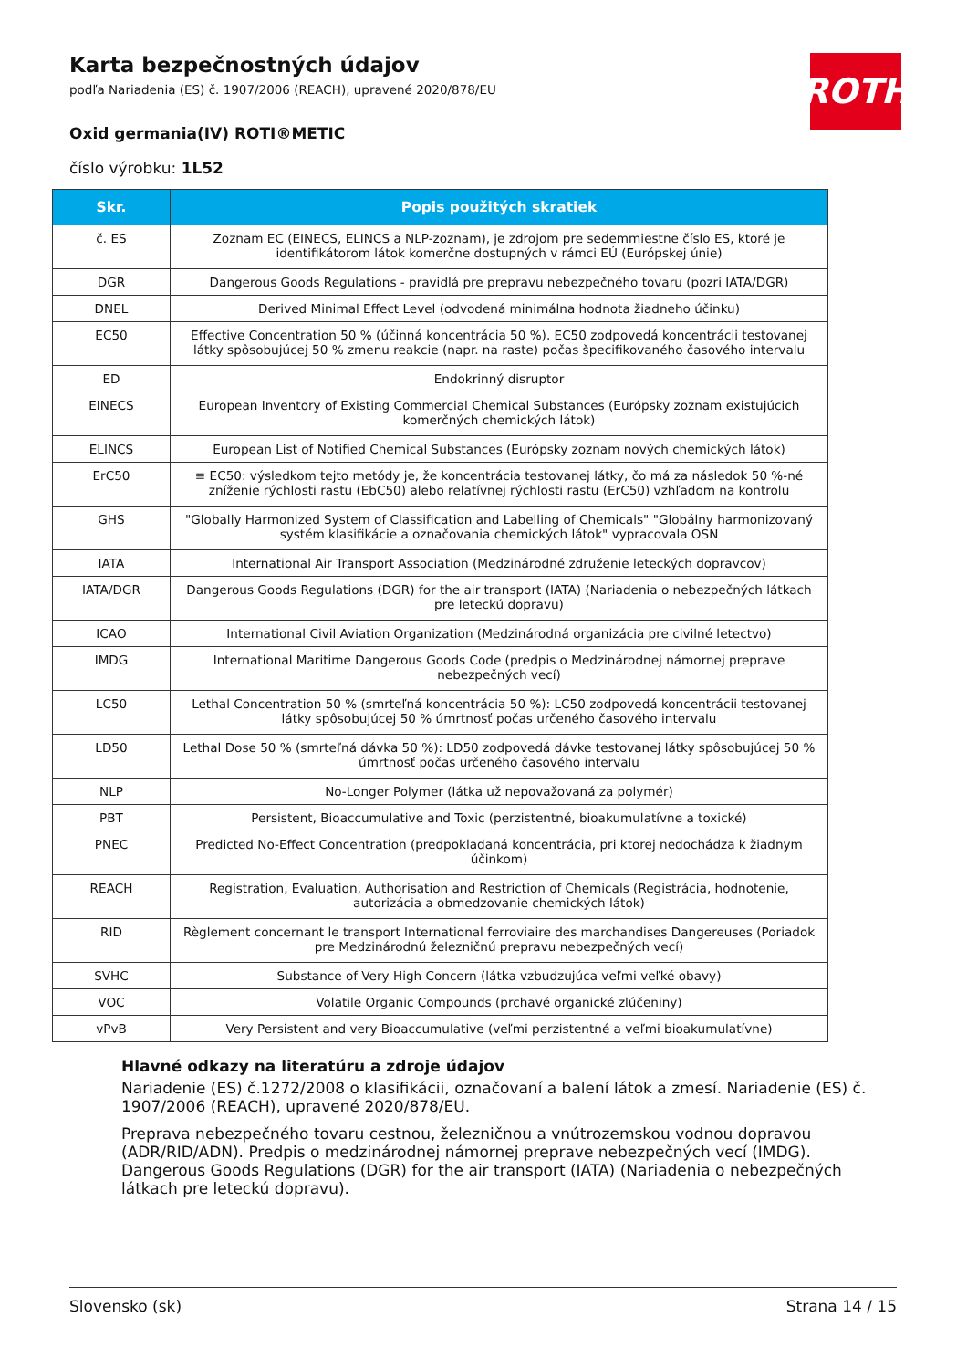ROTH
Karta bezpečnostných údajov
podľa Nariadenia (ES) č. 1907/2006 (REACH), upravené 2020/878/EU
Oxid germania(IV) ROTI®METIC
číslo výrobku: 1L52
| Skr. | Popis použitých skratiek |
| --- | --- |
| č. ES | Zoznam EC (EINECS, ELINCS a NLP-zoznam), je zdrojom pre sedemmiestne číslo ES, ktoré je identifikátorom látok komerčne dostupných v rámci EÚ (Európskej únie) |
| DGR | Dangerous Goods Regulations - pravidlá pre prepravu nebezpečného tovaru (pozri IATA/DGR) |
| DNEL | Derived Minimal Effect Level (odvodená minimálna hodnota žiadneho účinku) |
| EC50 | Effective Concentration 50 % (účinná koncentrácia 50 %). EC50 zodpovedá koncentrácii testovanej látky spôsobujúcej 50 % zmenu reakcie (napr. na raste) počas špecifikovaného časového intervalu |
| ED | Endokrinný disruptor |
| EINECS | European Inventory of Existing Commercial Chemical Substances (Európsky zoznam existujúcich komerčných chemických látok) |
| ELINCS | European List of Notified Chemical Substances (Európsky zoznam nových chemických látok) |
| ErC50 | ≡ EC50: výsledkom tejto metódy je, že koncentrácia testovanej látky, čo má za následok 50 %-né zníženie rýchlosti rastu (EbC50) alebo relatívnej rýchlosti rastu (ErC50) vzhľadom na kontrolu |
| GHS | "Globally Harmonized System of Classification and Labelling of Chemicals" "Globálny harmonizovaný systém klasifikácie a označovania chemických látok" vypracovala OSN |
| IATA | International Air Transport Association (Medzinárodné združenie leteckých dopravcov) |
| IATA/DGR | Dangerous Goods Regulations (DGR) for the air transport (IATA) (Nariadenia o nebezpečných látkach pre leteckú dopravu) |
| ICAO | International Civil Aviation Organization (Medzinárodná organizácia pre civilné letectvo) |
| IMDG | International Maritime Dangerous Goods Code (predpis o Medzinárodnej námornej preprave nebezpečných vecí) |
| LC50 | Lethal Concentration 50 % (smrteľná koncentrácia 50 %): LC50 zodpovedá koncentrácii testovanej látky spôsobujúcej 50 % úmrtnosť počas určeného časového intervalu |
| LD50 | Lethal Dose 50 % (smrteľná dávka 50 %): LD50 zodpovedá dávke testovanej látky spôsobujúcej 50 % úmrtnosť počas určeného časového intervalu |
| NLP | No-Longer Polymer (látka už nepovažovaná za polymér) |
| PBT | Persistent, Bioaccumulative and Toxic (perzistentné, bioakumulatívne a toxické) |
| PNEC | Predicted No-Effect Concentration (predpokladaná koncentrácia, pri ktorej nedochádza k žiadnym účinkom) |
| REACH | Registration, Evaluation, Authorisation and Restriction of Chemicals (Registrácia, hodnotenie, autorizácia a obmedzovanie chemických látok) |
| RID | Règlement concernant le transport International ferroviaire des marchandises Dangereuses (Poriadok pre Medzinárodnú železničnú prepravu nebezpečných vecí) |
| SVHC | Substance of Very High Concern (látka vzbudzujúca veľmi veľké obavy) |
| VOC | Volatile Organic Compounds (prchavé organické zlúčeniny) |
| vPvB | Very Persistent and very Bioaccumulative (veľmi perzistentné a veľmi bioakumulatívne) |
Hlavné odkazy na literatúru a zdroje údajov
Nariadenie (ES) č.1272/2008 o klasifikácii, označovaní a balení látok a zmesí. Nariadenie (ES) č. 1907/2006 (REACH), upravené 2020/878/EU.
Preprava nebezpečného tovaru cestnou, železničnou a vnútrozemskou vodnou dopravou (ADR/RID/ADN). Predpis o medzinárodnej námornej preprave nebezpečných vecí (IMDG). Dangerous Goods Regulations (DGR) for the air transport (IATA) (Nariadenia o nebezpečných látkach pre leteckú dopravu).
Slovensko (sk) Strana 14 / 15